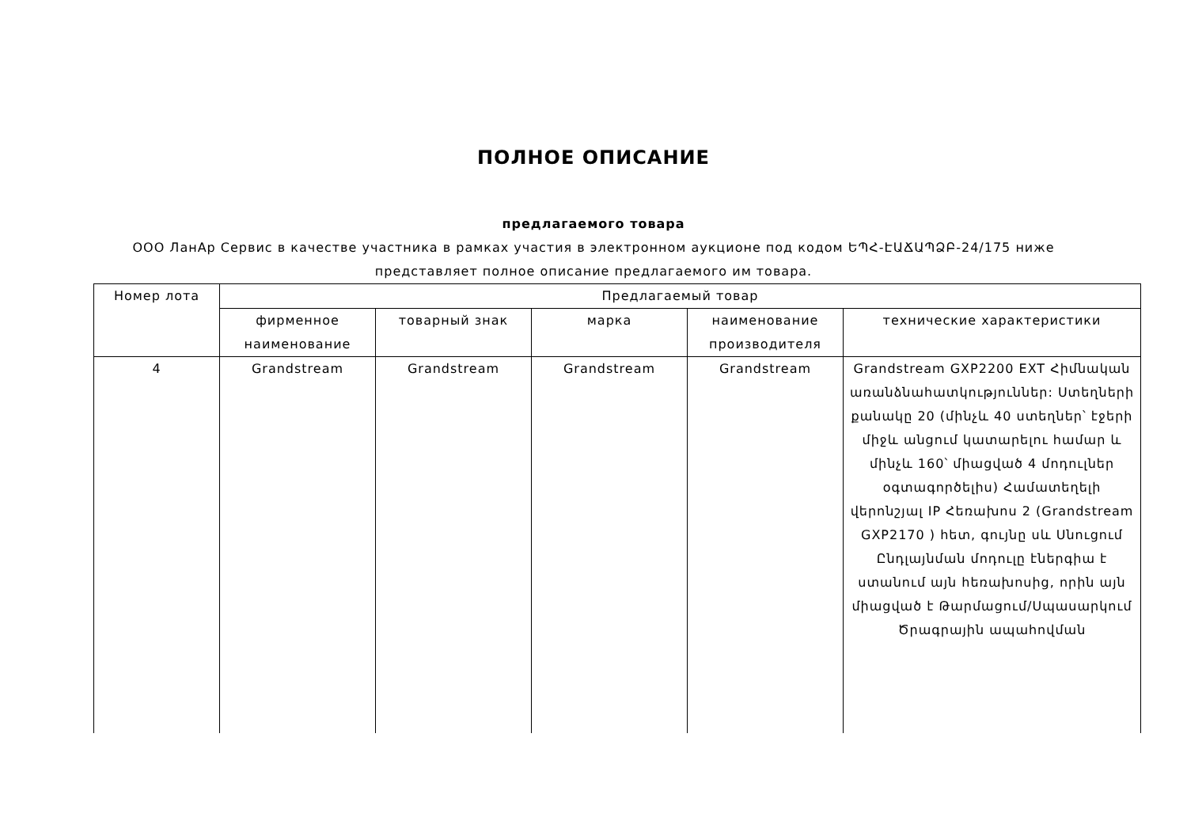ПОЛНОЕ ОПИСАНИЕ
предлагаемого товара
ООО ЛанАр Сервис в качестве участника в рамках участия в электронном аукционе под кодом ԵՊՀ-ԷԱՃԱՊՁԲ-24/175 ниже представляет полное описание предлагаемого им товара.
| Номер лота | Предлагаемый товар | | | | |
| --- | --- | --- | --- | --- | --- |
| | фирменное наименование | товарный знак | марка | наименование производителя | технические характеристики |
| 4 | Grandstream | Grandstream | Grandstream | Grandstream | Grandstream GXP2200 EXT Հիմնական առանձնահատկություններ: Ստեղների քանակը 20 (մինչև 40 ստեղներ՝ էջերի միջև անցում կատարելու համար և մինչև 160՝ միացված 4 մոդուլներ օգտագործելիս) Համատեղելի վերոնշյալ IP Հեռախոս 2 (Grandstream GXP2170 ) հետ, գույնը սև Սնուցում Ընդլայնման մոդուլը էներգիա է ստանում այն հեռախոսից, որին այն միացված է Թարմացում/Սպասարկում Ծրագրային ապահովման |